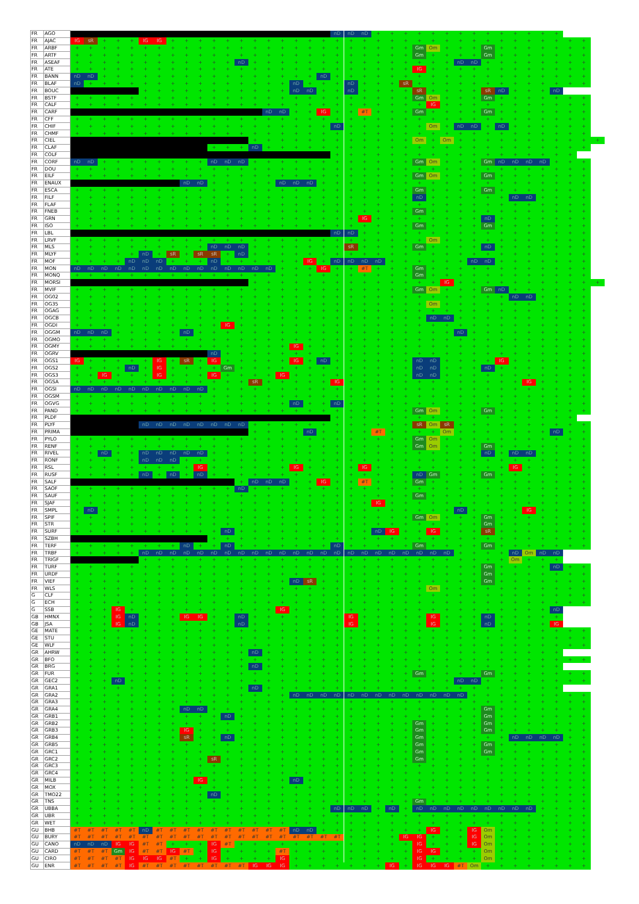| FR | AGO | | | | | | | | | | | | | | | | | | | | nD | nD | nD | + | + | + | + | + | + | + | + | + | + | + | + | + | + | | | |
| FR | AJAC | IG | sR | + | + | + | IG | IG | + | + | + | + | + | + | + | + | + | + | + | + | + | + | + | + | + | + | + | + | + | + | + | + | + | + | + | + | + | + | + | |
| FR | ARBF | + | + | + | + | + | + | + | + | + | + | + | + | + | + | + | + | + | + | + | + | + | + | + | + | + | Gm | Om | + | + | + | Gm | + | + | + | + | + | + | + | |
| FR | ARTF | + | + | + | + | + | + | + | + | + | + | + | + | + | + | + | + | + | + | + | + | + | + | + | + | + | Gm | + | + | + | + | Gm | + | + | + | + | + | + | + | |
| FR | ASEAF | + | + | + | + | + | + | + | + | + | + | + | + | nD | + | + | + | + | + | + | + | + | + | + | + | + | + | + | + | nD | nD | + | + | + | + | + | + | + | + | |
| FR | ATE | + | + | + | + | + | + | + | + | + | + | + | + | + | + | + | + | + | + | + | + | + | + | + | + | + | IG | + | + | + | + | + | + | + | + | + | + | + | + | |
| FR | BANN | nD | nD | + | + | + | + | + | + | + | + | + | + | + | + | + | + | + | + | nD | + | + | + | + | + | + | + | + | + | + | + | + | + | + | + | + | + | + | + | |
| FR | BLAF | nD | + | + | + | + | + | + | + | + | + | + | + | + | + | + | + | nD | + | + | + | nD | + | + | + | sR | + | + | + | + | + | + | + | + | + | + | + | + | + | |
| FR | BOUC | | | | | | + | + | + | + | + | + | + | + | + | + | + | nD | nD | + | + | nD | + | + | + | + | sR | + | + | + | + | sR | nD | + | + | + | nD | | | |
| FR | BSTF | + | + | + | + | + | + | + | + | + | + | + | + | + | + | + | + | + | + | + | + | + | + | + | + | + | Gm | Om | + | + | + | Gm | + | + | + | + | + | + | + | |
| FR | CALF | + | + | + | + | + | + | + | + | + | + | + | + | + | + | + | + | + | + | + | + | + | + | + | + | + | + | IG | + | + | + | + | + | + | + | + | + | + | + | |
| FR | CARF | | | | | | | | | | | | | | | nD | nD | + | + | IG | + | + | #T | + | + | + | Gm | + | + | + | + | Gm | + | + | + | + | + | + | + | |
| FR | CFF | + | + | + | + | + | + | + | + | + | + | + | + | + | + | + | + | + | + | + | + | + | + | + | + | + | + | + | + | + | + | + | + | + | + | + | + | + | + | |
| FR | CHIF | + | + | + | + | + | + | + | + | + | + | + | + | + | + | + | + | + | + | + | nD | + | + | + | + | + | + | Om | + | nD | nD | + | nD | + | + | + | + | + | + | |
| FR | CHMF | + | + | + | + | + | + | + | + | + | + | + | + | + | + | + | + | + | + | + | + | + | + | + | + | + | + | + | + | + | + | + | + | + | + | + | + | + | + | |
| FR | CIEL | | | | | | | | | | | | | | + | + | + | + | + | + | + | + | + | + | + | + | Om | + | Om | + | + | + | + | + | + | + | + | + | + | + |
| FR | CLAF | | | | | | | | | | | + | + | + | nD | + | + | + | + | + | + | + | + | + | + | + | + | + | + | + | + | + | + | + | + | + | + | + | + | |
| FR | COLF | | | | | | | | | | | | | | | | | | | | + | + | + | + | + | + | + | + | + | + | + | + | + | + | + | + | + | + | | |
| FR | CORF | nD | nD | + | + | + | + | + | + | + | + | nD | nD | nD | + | + | + | + | + | + | + | + | + | + | + | + | Gm | Om | + | + | + | Gm | nD | nD | nD | nD | + | + | + | |
| FR | DOU | + | + | + | + | + | + | + | + | + | + | + | + | + | + | + | + | + | + | + | + | + | + | + | + | + | + | + | + | + | + | + | + | + | + | + | + | + | + | |
| FR | EILF | + | + | + | + | + | + | + | + | + | + | + | + | + | + | + | + | + | + | + | + | + | + | + | + | + | Gm | Om | + | + | + | Gm | + | + | + | + | + | + | + | |
| FR | ENAUX | | | | | | | | | nD | nD | + | + | + | + | + | nD | nD | nD | + | + | + | + | + | + | + | + | + | + | + | + | + | + | + | + | + | + | + | + | |
| FR | ESCA | + | + | + | + | + | + | + | + | + | + | + | + | + | + | + | + | + | + | + | + | + | + | + | + | + | Gm | + | + | + | + | Gm | + | + | + | + | + | + | + | |
| FR | FILF | + | + | + | + | + | + | + | + | + | + | + | + | + | + | + | + | + | + | + | + | + | + | + | + | + | nD | + | + | + | + | + | + | nD | nD | + | + | + | + | |
| FR | FLAF | + | + | + | + | + | + | + | + | + | + | + | + | + | + | + | + | + | + | + | + | + | + | + | + | + | + | + | + | + | + | + | + | + | + | + | + | + | + | |
| FR | FNEB | + | + | + | + | + | + | + | + | + | + | + | + | + | + | + | + | + | + | + | + | + | + | + | + | + | Gm | + | + | + | + | + | + | + | + | + | + | + | + | |
| FR | GRN | + | + | + | + | + | + | + | + | + | + | + | + | + | + | + | + | + | + | + | + | + | IG | + | + | + | + | + | + | + | + | nD | + | + | + | + | + | + | + | |
| FR | ISO | + | + | + | + | + | + | + | + | + | + | + | + | + | + | + | + | + | + | + | + | + | + | + | + | + | Gm | + | + | + | + | Gm | + | + | + | + | + | + | + | |
| FR | LBL | | | | | | | | | | | | | | | | | | | | nD | nD | + | + | + | + | + | + | + | + | + | + | + | + | + | + | + | + | + | |
| FR | LRVF | + | + | + | + | + | + | + | + | + | + | + | + | + | + | + | + | + | + | + | + | + | + | + | + | + | + | Om | + | + | + | + | + | + | + | + | + | + | + | |
| FR | MLS | + | + | + | + | + | + | + | + | + | + | nD | nD | nD | + | + | + | + | + | + | + | sR | + | + | + | + | Gm | + | + | + | + | nD | + | + | + | + | + | + | + | |
| FR | MLYF | + | + | + | + | + | nD | + | sR | + | sR | sR | + | nD | + | + | + | + | + | + | + | + | + | + | + | + | + | + | + | + | + | + | + | + | + | + | + | + | + | |
| FR | MOF | + | + | + | + | nD | nD | nD | + | + | + | nD | + | + | + | + | + | + | IG | + | nD | nD | nD | nD | + | + | + | + | + | + | nD | nD | + | + | + | + | + | + | + | |
| FR | MON | nD | nD | nD | nD | nD | nD | nD | nD | nD | nD | nD | nD | nD | nD | nD | + | + | + | IG | + | + | #T | + | + | + | Gm | + | + | + | + | + | + | + | + | + | + | + | + | |
| FR | MONQ | + | + | + | + | + | + | + | + | + | + | + | + | + | + | + | + | + | + | + | + | + | + | + | + | + | Gm | + | + | + | + | + | + | + | + | + | + | + | + | |
| FR | MORSI | | | | | | | | | | | | | | + | + | + | + | + | + | + | + | + | + | + | + | + | + | IG | + | + | + | + | + | + | + | + | + | + | + |
| FR | MVIF | + | + | + | + | + | + | + | + | + | + | + | + | + | + | + | + | + | + | + | + | + | + | + | + | + | Gm | Om | + | + | + | Gm | nD | + | + | + | + | + | + | |
| FR | OG02 | + | + | + | + | + | + | + | + | + | + | + | + | + | + | + | + | + | + | + | + | + | + | + | + | + | + | + | + | + | + | + | + | nD | nD | + | + | + | + | |
| FR | OG35 | + | + | + | + | + | + | + | + | + | + | + | + | + | + | + | + | + | + | + | + | + | + | + | + | + | + | Om | + | + | + | + | + | + | + | + | + | + | + | |
| FR | OGAG | + | + | + | + | + | + | + | + | + | + | + | + | + | + | + | + | + | + | + | + | + | + | + | + | + | + | + | + | + | + | + | + | + | + | + | + | + | + | |
| FR | OGCB | + | + | + | + | + | + | + | + | + | + | + | + | + | + | + | + | + | + | + | + | + | + | + | + | + | + | nD | nD | + | + | + | + | + | + | + | + | + | + | |
| FR | OGDI | + | + | + | + | + | + | + | + | + | + | + | IG | + | + | + | + | + | + | + | + | + | + | + | + | + | + | + | + | + | + | + | + | + | + | + | + | + | + | |
| FR | OGGM | nD | nD | nD | + | + | + | + | + | nD | + | + | + | + | + | + | + | + | + | + | + | + | + | + | + | + | + | + | + | nD | + | + | + | + | + | + | + | + | + | |
| FR | OGMO | + | + | + | + | + | + | + | + | + | + | + | + | + | + | + | + | + | + | + | + | + | + | + | + | + | + | + | + | + | + | + | + | + | + | + | + | + | + | |
| FR | OGMY | + | + | + | + | + | + | + | + | + | + | + | + | + | + | + | + | IG | + | + | + | + | + | + | + | + | + | + | + | + | + | + | + | + | + | + | + | + | + | |
| FR | OGRV | | | | | | | | | | | nD | + | + | + | + | + | + | + | + | + | + | + | + | + | + | + | + | + | + | + | + | + | + | + | + | + | + | + | |
| FR | OGS1 | IG | + | + | + | + | + | IG | + | sR | + | IG | + | + | + | + | + | IG | + | nD | + | + | + | + | + | + | nD | nD | + | + | + | + | IG | + | + | + | + | + | + | |
| FR | OGS2 | + | + | + | + | nD | + | IG | + | + | + | + | Gm | + | + | + | + | + | + | + | + | + | + | + | + | + | nD | nD | + | + | + | nD | + | + | + | + | + | + | + | |
| FR | OGS3 | + | + | IG | + | + | + | IG | + | + | + | IG | + | + | + | + | IG | + | + | + | + | + | + | + | + | + | nD | nD | + | + | + | + | + | + | + | + | + | + | + | |
| FR | OGSA | + | + | + | + | + | + | + | + | + | + | + | + | + | sR | + | + | + | + | + | IG | + | + | + | + | + | + | + | + | + | + | + | + | + | IG | + | + | + | + | |
| FR | OGSI | nD | nD | nD | nD | nD | nD | nD | nD | nD | nD | + | + | + | + | + | + | + | + | + | + | + | + | + | + | + | + | + | + | + | + | + | + | + | + | + | + | + | + | |
| FR | OGSM | + | + | + | + | + | + | + | + | + | + | + | + | + | + | + | + | + | + | + | + | + | + | + | + | + | + | + | + | + | + | + | + | + | + | + | + | + | + | |
| FR | OGVG | + | + | + | + | + | + | + | + | + | + | + | + | + | + | + | + | nD | + | + | nD | + | + | + | + | + | + | + | + | + | + | + | + | + | + | + | + | + | + | |
| FR | PAND | + | + | + | + | + | + | + | + | + | + | + | + | + | + | + | + | + | + | + | + | + | + | + | + | + | Gm | Om | + | + | + | Gm | + | + | + | + | + | + | + | |
| FR | PLDF | | | | | | | | | | | | | | | | | | | | + | + | + | + | + | + | + | + | + | + | + | + | + | + | + | + | + | + | | |
| FR | PLYF | | | | | | nD | nD | nD | nD | nD | nD | nD | nD | + | + | + | + | + | + | + | + | + | + | + | + | sR | Om | sR | + | + | + | + | + | + | + | + | + | + | |
| FR | PRIMA | | | | | | | | | | | | | | + | + | + | + | nD | + | + | + | + | #T | + | + | + | + | Om | + | + | + | + | + | + | + | nD | + | + | |
| FR | PYLO | + | + | + | + | + | + | + | + | + | + | + | + | + | + | + | + | + | + | + | + | + | + | + | + | + | Gm | Om | + | + | + | + | + | + | + | + | + | + | + | |
| FR | RENF | + | + | + | + | + | + | + | + | + | + | + | + | + | + | + | + | + | + | + | + | + | + | + | + | + | Gm | Om | + | + | + | Gm | + | + | + | + | + | + | + | |
| FR | RIVEL | + | + | nD | + | + | nD | nD | nD | nD | nD | + | + | + | + | + | + | + | + | + | + | + | + | + | + | + | + | + | + | + | + | nD | + | nD | nD | + | + | + | + | |
| FR | RONF | + | + | + | + | + | nD | nD | nD | + | + | + | + | + | + | + | + | + | + | + | + | + | + | + | + | + | + | + | + | + | + | + | + | + | + | + | + | + | + | |
| FR | RSL | + | + | + | + | + | + | + | + | + | IG | + | + | + | + | + | + | IG | + | + | + | + | IG | + | + | + | + | + | + | + | + | + | + | IG | + | + | + | + | + | |
| FR | RUSF | + | + | + | + | + | nD | + | nD | + | nD | + | + | + | + | + | + | + | + | + | + | + | + | + | + | + | nD | Gm | + | + | + | Gm | + | + | + | + | + | + | + | |
| FR | SALF | | | | | | | | | | | | | + | nD | nD | nD | + | + | IG | + | + | #T | + | + | + | Gm | + | + | + | + | + | + | + | + | + | + | + | + | |
| FR | SAOF | + | + | + | + | + | + | + | + | + | + | + | + | nD | + | + | + | + | + | + | + | + | + | + | + | + | + | + | + | + | + | + | + | + | + | + | + | + | + | |
| FR | SAUF | + | + | + | + | + | + | + | + | + | + | + | + | + | + | + | + | + | + | + | + | + | + | + | + | + | Gm | + | + | + | + | + | + | + | + | + | + | + | + | |
| FR | SJAF | + | + | + | + | + | + | + | + | + | + | + | + | + | + | + | + | + | + | + | + | + | + | IG | + | + | + | + | + | + | + | + | + | + | + | + | + | + | + | |
| FR | SMPL | + | nD | + | + | + | + | + | + | + | + | + | + | + | + | + | + | + | + | + | + | + | + | + | + | + | + | + | + | nD | + | + | + | + | IG | + | + | + | + | |
| FR | SPIF | + | + | + | + | + | + | + | + | + | + | + | + | + | + | + | + | + | + | + | + | + | + | + | + | + | Gm | Om | + | + | + | Gm | + | + | + | + | + | + | + | |
| FR | STR | + | + | + | + | + | + | + | + | + | + | + | + | + | + | + | + | + | + | + | + | + | + | + | + | + | + | + | + | + | + | Gm | + | + | + | + | + | + | + | |
| FR | SURF | + | + | + | + | + | + | + | + | + | + | + | nD | + | + | + | + | + | + | + | + | + | + | nD | IG | + | + | IG | + | + | + | sR | + | + | + | + | + | + | + | |
| FR | SZBH | | | | | | | | | | | + | + | + | + | + | + | + | + | + | + | + | + | + | + | + | + | + | + | + | + | + | + | + | + | + | + | + | + | |
| FR | TERF | + | + | + | + | + | + | + | + | nD | + | + | nD | + | + | + | + | + | + | + | nD | + | + | + | + | + | Gm | + | + | + | + | Gm | + | + | + | + | + | + | + | |
| FR | TRBF | + | + | + | + | + | nD | nD | nD | nD | nD | nD | nD | nD | nD | nD | nD | nD | nD | nD | nD | nD | nD | nD | nD | nD | nD | nD | nD | + | + | + | + | nD | Om | nD | nD | | | |
| FR | TRIGF | | | | | | + | + | + | + | + | + | + | + | + | + | + | + | + | + | + | + | + | + | + | + | + | + | + | + | + | + | + | Om | + | + | + | | | |
| FR | TURF | + | + | + | + | + | + | + | + | + | + | + | + | + | + | + | + | + | + | + | + | + | + | + | + | + | + | + | + | + | + | Gm | + | + | + | + | nD | + | + | |
| FR | URDF | + | + | + | + | + | + | + | + | + | + | + | + | + | + | + | + | + | + | + | + | + | + | + | + | + | + | + | + | + | + | Gm | + | + | + | + | + | + | + | |
| FR | VIEF | + | + | + | + | + | + | + | + | + | + | + | + | + | + | + | + | nD | sR | + | + | + | + | + | + | + | + | + | + | + | + | Gm | + | + | + | + | + | + | + | |
| FR | WLS | + | + | + | + | + | + | + | + | + | + | + | + | + | + | + | + | + | + | + | + | + | + | + | + | + | + | Om | + | + | + | + | + | + | + | + | + | + | + | |
| G | CLF | + | + | + | + | + | + | + | + | + | + | + | + | + | + | + | + | + | + | + | + | + | + | + | + | + | + | + | + | + | + | + | + | + | + | + | + | + | + | |
| G | ECH | + | + | + | + | + | + | + | + | + | + | + | + | + | + | + | + | + | + | + | + | + | + | + | + | + | + | + | + | + | + | + | + | + | + | + | + | + | + | |
| G | SSB | + | + | + | IG | + | + | + | + | + | + | + | + | + | + | + | IG | + | + | + | + | + | + | + | + | + | + | + | + | + | + | + | + | + | + | + | nD | | | |
| GB | HMNX | + | + | + | IG | nD | + | + | + | IG | IG | + | + | nD | + | + | + | + | + | + | + | IG | + | + | + | + | + | IG | + | + | + | nD | + | + | + | + | + | | | |
| GB | JSA | + | + | + | IG | nD | + | + | + | + | + | + | + | nD | + | + | + | + | + | + | + | IG | + | + | + | + | + | IG | + | + | + | nD | + | + | + | + | IG | | | |
| GE | MATE | + | + | + | + | + | + | + | + | + | + | + | + | + | + | + | + | + | + | + | + | + | + | + | + | + | + | + | + | + | + | + | + | + | + | + | + | + | + | |
| GE | STU | + | + | + | + | + | + | + | + | + | + | + | + | + | + | + | + | + | + | + | + | + | + | + | + | + | + | + | + | + | + | + | + | + | + | + | + | + | + | |
| GE | WLF | + | + | + | + | + | + | + | + | + | + | + | + | + | + | + | + | + | + | + | + | + | + | + | + | + | + | + | + | + | + | + | + | + | + | + | + | + | + | |
| GR | AHRW | + | + | + | + | + | + | + | + | + | + | + | + | + | nD | + | + | + | + | + | + | + | + | + | + | + | + | + | + | + | + | + | + | + | + | + | + | | | |
| GR | BFO | + | + | + | + | + | + | + | + | + | + | + | + | + | + | + | + | + | + | + | + | + | + | + | + | + | + | + | + | + | + | + | + | + | + | + | + | + | + | |
| GR | BRG | + | + | + | + | + | + | + | + | + | + | + | + | + | nD | + | + | + | + | + | + | + | + | + | + | + | + | + | + | + | + | + | + | + | + | + | + | | | |
| GR | FUR | + | + | + | + | + | + | + | + | + | + | + | + | + | + | + | + | + | + | + | + | + | + | + | + | + | Gm | + | + | + | + | Gm | + | + | + | + | + | + | + | |
| GR | GEC2 | + | + | + | nD | + | + | + | + | + | + | + | + | + | + | + | + | + | + | + | + | + | + | + | + | + | + | + | + | nD | nD | + | + | + | + | + | + | + | + | |
| GR | GRA1 | + | + | + | + | + | + | + | + | + | + | + | + | + | nD | + | + | + | + | + | + | + | + | + | + | + | + | + | + | + | + | + | + | + | + | + | + | | | |
| GR | GRA2 | + | + | + | + | + | + | + | + | + | + | + | + | + | + | + | + | nD | nD | nD | nD | nD | nD | nD | nD | nD | nD | nD | nD | nD | + | + | + | + | + | + | + | + | + | |
| GR | GRA3 | + | + | + | + | + | + | + | + | + | + | + | + | + | + | + | + | + | + | + | + | + | + | + | + | + | + | + | + | + | + | + | + | + | + | + | + | + | + | |
| GR | GRA4 | + | + | + | + | + | + | + | + | nD | nD | + | + | + | + | + | + | + | + | + | + | + | + | + | + | + | + | + | + | + | + | Gm | + | + | + | + | + | + | + | |
| GR | GRB1 | + | + | + | + | + | + | + | + | + | + | + | nD | + | + | + | + | + | + | + | + | + | + | + | + | + | + | + | + | + | + | Gm | + | + | + | + | + | + | + | |
| GR | GRB2 | + | + | + | + | + | + | + | + | + | + | + | + | + | + | + | + | + | + | + | + | + | + | + | + | + | Gm | + | + | + | + | Gm | + | + | + | + | + | + | + | |
| GR | GRB3 | + | + | + | + | + | + | + | + | IG | + | + | + | + | + | + | + | + | + | + | + | + | + | + | + | + | Gm | + | + | + | + | Gm | + | + | + | + | + | + | + | |
| GR | GRB4 | + | + | + | + | + | + | + | + | sR | + | + | nD | + | + | + | + | + | + | + | + | + | + | + | + | + | Gm | + | + | + | + | + | + | nD | nD | nD | nD | + | + | |
| GR | GRB5 | + | + | + | + | + | + | + | + | + | + | + | + | + | + | + | + | + | + | + | + | + | + | + | + | + | Gm | + | + | + | + | Gm | + | + | + | + | + | + | + | |
| GR | GRC1 | + | + | + | + | + | + | + | + | + | + | + | + | + | + | + | + | + | + | + | + | + | + | + | + | + | Gm | + | + | + | + | Gm | + | + | + | + | + | + | + | |
| GR | GRC2 | + | + | + | + | + | + | + | + | + | + | sR | + | + | + | + | + | + | + | + | + | + | + | + | + | + | Gm | + | + | + | + | + | + | + | + | + | + | + | + | |
| GR | GRC3 | + | + | + | + | + | + | + | + | + | + | + | + | + | + | + | + | + | + | + | + | + | + | + | + | + | + | + | + | + | + | + | + | + | + | + | + | + | + | |
| GR | GRC4 | + | + | + | + | + | + | + | + | + | + | + | + | + | + | + | + | + | + | + | + | + | + | + | + | + | + | + | + | + | + | + | + | + | + | + | + | + | + | |
| GR | MILB | + | + | + | + | + | + | + | + | + | IG | + | + | + | + | + | + | nD | + | + | + | + | + | + | + | + | + | + | + | + | + | + | + | + | + | + | + | + | + | |
| GR | MOX | + | + | + | + | + | + | + | + | + | + | + | + | + | + | + | + | + | + | + | + | + | + | + | + | + | + | + | + | + | + | + | + | + | + | + | + | + | + | |
| GR | TMO22 | + | + | + | + | + | + | + | + | + | + | nD | + | + | + | + | + | + | + | + | + | + | + | + | + | + | + | + | + | + | + | + | + | + | + | + | + | + | + | |
| GR | TNS | + | + | + | + | + | + | + | + | + | + | + | + | + | + | + | + | + | + | + | + | + | + | + | + | + | Gm | + | + | + | + | + | + | + | + | + | + | + | + | |
| GR | UBBA | + | + | + | + | + | + | + | + | + | + | + | + | + | + | + | + | + | + | + | nD | nD | nD | + | nD | + | nD | nD | nD | nD | nD | nD | nD | nD | nD | + | + | + | + | |
| GR | UBR | + | + | + | + | + | + | + | + | + | + | + | + | + | + | + | + | + | + | + | + | + | + | + | + | + | + | + | + | + | + | + | + | + | + | + | + | + | + | |
| GR | WET | + | + | + | + | + | + | + | + | + | + | + | + | + | + | + | + | + | + | + | + | + | + | + | + | + | + | + | + | + | + | + | + | + | + | + | + | + | + | |
| GU | BHB | #T | #T | #T | #T | #T | nD | #T | #T | #T | #T | #T | #T | #T | #T | #T | #T | nD | nD | + | + | + | + | + | + | + | + | IG | + | + | IG | Om | + | + | + | + | + | + | + | |
| GU | BURY | #T | #T | #T | #T | #T | #T | #T | #T | #T | #T | #T | #T | #T | #T | #T | #T | #T | #T | #T | #T | + | + | + | + | IG | IG | + | + | + | IG | Om | + | + | + | + | + | + | + | |
| GU | CANO | nD | nD | nD | IG | IG | #T | #T | + | + | + | IG | #T | + | + | + | + | + | + | + | + | + | + | + | + | + | IG | + | + | + | IG | Om | + | + | + | + | + | + | + | |
| GU | CARD | #T | #T | #T | Gm | IG | #T | #T | IG | #T | + | IG | + | + | + | + | #T | + | + | + | + | + | + | + | + | + | IG | IG | + | + | + | Om | + | + | + | + | + | + | + | |
| GU | CIRO | #T | #T | #T | #T | IG | IG | IG | #T | + | + | IG | + | + | + | + | IG | + | + | + | + | + | + | + | + | + | IG | + | + | + | + | Om | + | + | + | + | + | + | + | |
| GU | ENR | #T | #T | #T | #T | IG | #T | #T | #T | #T | #T | #T | #T | #T | IG | IG | IG | + | + | + | + | + | + | + | IG | + | IG | IG | IG | #T | Om | + | + | + | + | + | + | + | + | |